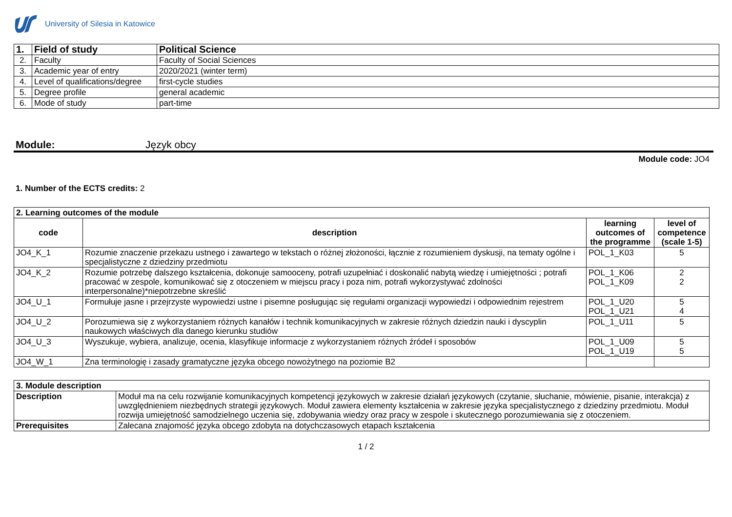University of Silesia in Katowice
| 1. | Field of study | Political Science |
| 2. | Faculty | Faculty of Social Sciences |
| 3. | Academic year of entry | 2020/2021 (winter term) |
| 4. | Level of qualifications/degree | first-cycle studies |
| 5. | Degree profile | general academic |
| 6. | Mode of study | part-time |
Module: Język obcy
Module code: JO4
1. Number of the ECTS credits: 2
| 2. Learning outcomes of the module | | | |
| code | description | learning outcomes of the programme | level of competence (scale 1-5) |
| JO4_K_1 | Rozumie znaczenie przekazu ustnego i zawartego w tekstach o różnej złożoności, łącznie z rozumieniem dyskusji, na tematy ogólne i specjalistyczne z dziedziny przedmiotu | POL_1_K03 | 5 |
| JO4_K_2 | Rozumie potrzebę dalszego kształcenia, dokonuje samooceny, potrafi uzupełniać i doskonalić nabytą wiedzę i umiejętności ; potrafi pracować w zespole, komunikować się z otoczeniem w miejscu pracy i poza nim, potrafi wykorzystywać zdolności interpersonalne)*niepotrzebne skreślić | POL_1_K06 POL_1_K09 | 2 2 |
| JO4_U_1 | Formułuje jasne i przejrzyste wypowiedzi ustne i pisemne posługując się regułami organizacji wypowiedzi i odpowiednim rejestrem | POL_1_U20 POL_1_U21 | 5 4 |
| JO4_U_2 | Porozumiewa się z wykorzystaniem różnych kanałów i technik komunikacyjnych w zakresie różnych dziedzin nauki i dyscyplin naukowych właściwych dla danego kierunku studiów | POL_1_U11 | 5 |
| JO4_U_3 | Wyszukuje, wybiera, analizuje, ocenia, klasyfikuje informacje z wykorzystaniem różnych źródeł i sposobów | POL_1_U09 POL_1_U19 | 5 5 |
| JO4_W_1 | Zna terminologię i zasady gramatyczne języka obcego nowożytnego na poziomie B2 | | |
| 3. Module description | |
| Description | Moduł ma na celu rozwijanie komunikacyjnych kompetencji językowych w zakresie działań językowych (czytanie, słuchanie, mówienie, pisanie, interakcja) z uwzględnieniem niezbędnych strategii językowych. Moduł zawiera elementy kształcenia w zakresie języka specjalistycznego z dziedziny przedmiotu. Moduł rozwija umiejętność samodzielnego uczenia się, zdobywania wiedzy oraz pracy w zespole i skutecznego porozumiewania się z otoczeniem. |
| Prerequisites | Zalecana znajomość języka obcego zdobyta na dotychczasowych etapach kształcenia |
1 / 2